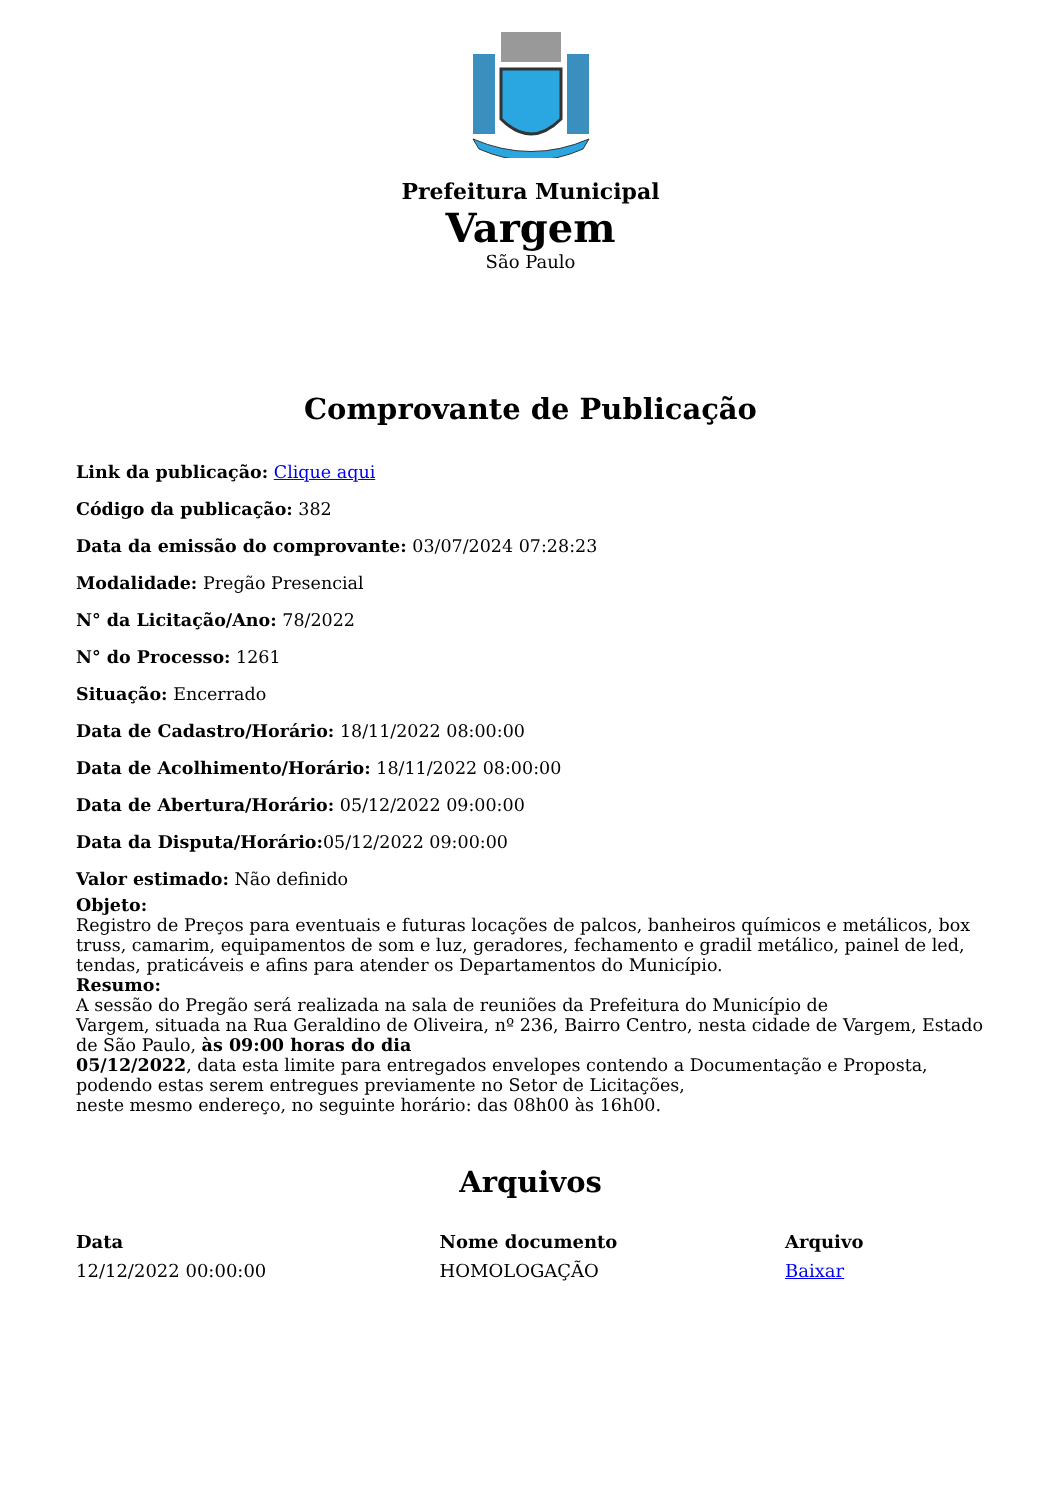Prefeitura Municipal
Vargem
São Paulo
Comprovante de Publicação
Link da publicação: Clique aqui
Código da publicação: 382
Data da emissão do comprovante: 03/07/2024 07:28:23
Modalidade: Pregão Presencial
N° da Licitação/Ano: 78/2022
N° do Processo: 1261
Situação: Encerrado
Data de Cadastro/Horário: 18/11/2022 08:00:00
Data de Acolhimento/Horário: 18/11/2022 08:00:00
Data de Abertura/Horário: 05/12/2022 09:00:00
Data da Disputa/Horário: 05/12/2022 09:00:00
Valor estimado: Não definido
Objeto:
Registro de Preços para eventuais e futuras locações de palcos, banheiros químicos e metálicos, box truss, camarim, equipamentos de som e luz, geradores, fechamento e gradil metálico, painel de led, tendas, praticáveis e afins para atender os Departamentos do Município.
Resumo:
A sessão do Pregão será realizada na sala de reuniões da Prefeitura do Município de
Vargem, situada na Rua Geraldino de Oliveira, nº 236, Bairro Centro, nesta cidade de Vargem, Estado de São Paulo, às 09:00 horas do dia
05/12/2022, data esta limite para entregados envelopes contendo a Documentação e Proposta, podendo estas serem entregues previamente no Setor de Licitações,
neste mesmo endereço, no seguinte horário: das 08h00 às 16h00.
Arquivos
| Data | Nome documento | Arquivo |
| --- | --- | --- |
| 12/12/2022 00:00:00 | HOMOLOGAÇÃO | Baixar |